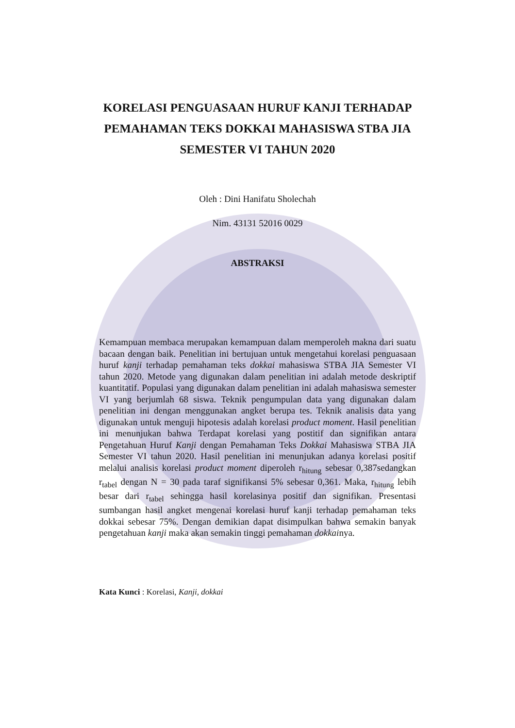KORELASI PENGUASAAN HURUF KANJI TERHADAP
PEMAHAMAN TEKS DOKKAI MAHASISWA STBA JIA
SEMESTER VI TAHUN 2020
Oleh : Dini Hanifatu Sholechah
Nim. 43131 52016 0029
ABSTRAKSI
Kemampuan membaca merupakan kemampuan dalam memperoleh makna dari suatu bacaan dengan baik. Penelitian ini bertujuan untuk mengetahui korelasi penguasaan huruf kanji terhadap pemahaman teks dokkai mahasiswa STBA JIA Semester VI tahun 2020. Metode yang digunakan dalam penelitian ini adalah metode deskriptif kuantitatif. Populasi yang digunakan dalam penelitian ini adalah mahasiswa semester VI yang berjumlah 68 siswa. Teknik pengumpulan data yang digunakan dalam penelitian ini dengan menggunakan angket berupa tes. Teknik analisis data yang digunakan untuk menguji hipotesis adalah korelasi product moment. Hasil penelitian ini menunjukan bahwa Terdapat korelasi yang postitif dan signifikan antara Pengetahuan Huruf Kanji dengan Pemahaman Teks Dokkai Mahasiswa STBA JIA Semester VI tahun 2020. Hasil penelitian ini menunjukan adanya korelasi positif melalui analisis korelasi product moment diperoleh r<sub>hitung</sub> sebesar 0,387sedangkan r<sub>tabel</sub> dengan N = 30 pada taraf signifikansi 5% sebesar 0,361. Maka, r<sub>hitung</sub> lebih besar dari r<sub>tabel</sub> sehingga hasil korelasinya positif dan signifikan. Presentasi sumbangan hasil angket mengenai korelasi huruf kanji terhadap pemahaman teks dokkai sebesar 75%. Dengan demikian dapat disimpulkan bahwa semakin banyak pengetahuan kanji maka akan semakin tinggi pemahaman dokkainya.
Kata Kunci : Korelasi, Kanji, dokkai